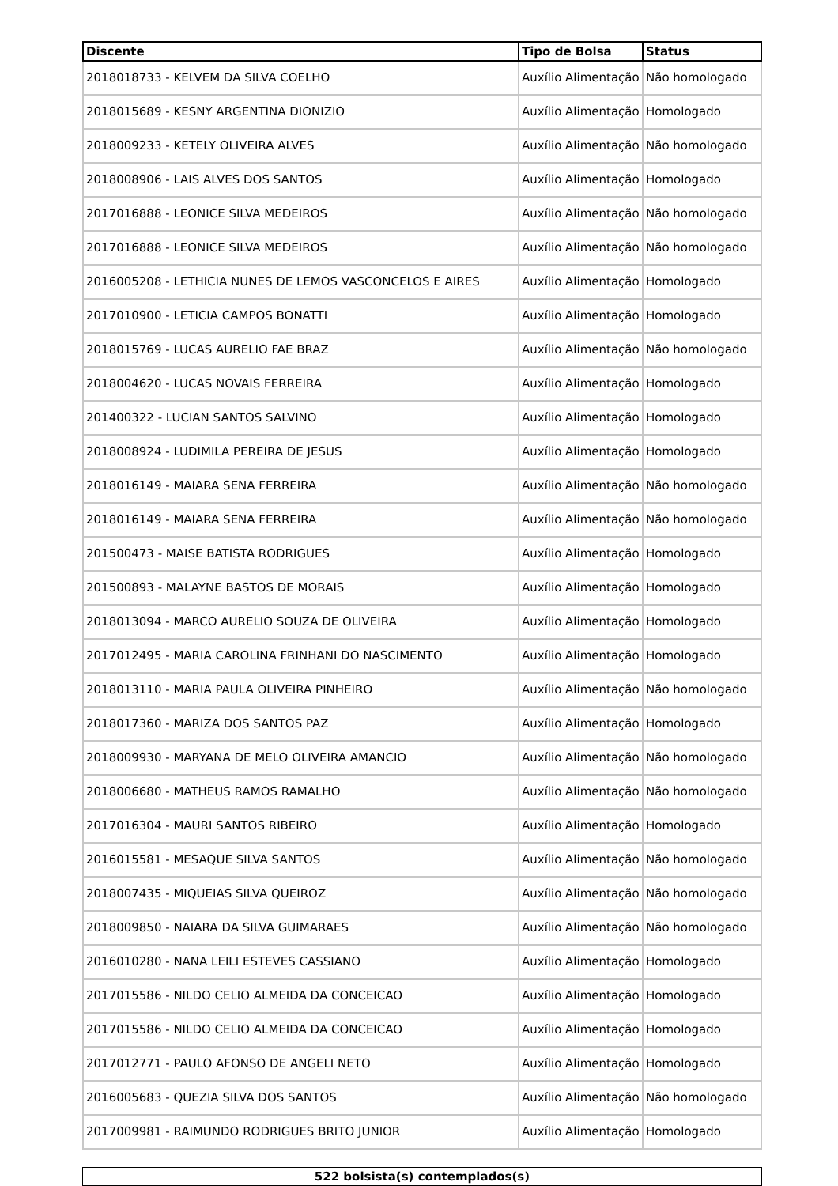| Discente | Tipo de Bolsa | Status |
| --- | --- | --- |
| 2018018733 - KELVEM DA SILVA COELHO | Auxílio Alimentação | Não homologado |
| 2018015689 - KESNY ARGENTINA DIONIZIO | Auxílio Alimentação | Homologado |
| 2018009233 - KETELY OLIVEIRA ALVES | Auxílio Alimentação | Não homologado |
| 2018008906 - LAIS ALVES DOS SANTOS | Auxílio Alimentação | Homologado |
| 2017016888 - LEONICE SILVA MEDEIROS | Auxílio Alimentação | Não homologado |
| 2017016888 - LEONICE SILVA MEDEIROS | Auxílio Alimentação | Não homologado |
| 2016005208 - LETHICIA NUNES DE LEMOS VASCONCELOS E AIRES | Auxílio Alimentação | Homologado |
| 2017010900 - LETICIA CAMPOS BONATTI | Auxílio Alimentação | Homologado |
| 2018015769 - LUCAS AURELIO FAE BRAZ | Auxílio Alimentação | Não homologado |
| 2018004620 - LUCAS NOVAIS FERREIRA | Auxílio Alimentação | Homologado |
| 201400322 - LUCIAN SANTOS SALVINO | Auxílio Alimentação | Homologado |
| 2018008924 - LUDIMILA PEREIRA DE JESUS | Auxílio Alimentação | Homologado |
| 2018016149 - MAIARA SENA FERREIRA | Auxílio Alimentação | Não homologado |
| 2018016149 - MAIARA SENA FERREIRA | Auxílio Alimentação | Não homologado |
| 201500473 - MAISE BATISTA RODRIGUES | Auxílio Alimentação | Homologado |
| 201500893 - MALAYNE BASTOS DE MORAIS | Auxílio Alimentação | Homologado |
| 2018013094 - MARCO AURELIO SOUZA DE OLIVEIRA | Auxílio Alimentação | Homologado |
| 2017012495 - MARIA CAROLINA FRINHANI DO NASCIMENTO | Auxílio Alimentação | Homologado |
| 2018013110 - MARIA PAULA OLIVEIRA PINHEIRO | Auxílio Alimentação | Não homologado |
| 2018017360 - MARIZA DOS SANTOS PAZ | Auxílio Alimentação | Homologado |
| 2018009930 - MARYANA DE MELO OLIVEIRA AMANCIO | Auxílio Alimentação | Não homologado |
| 2018006680 - MATHEUS RAMOS RAMALHO | Auxílio Alimentação | Não homologado |
| 2017016304 - MAURI SANTOS RIBEIRO | Auxílio Alimentação | Homologado |
| 2016015581 - MESAQUE SILVA SANTOS | Auxílio Alimentação | Não homologado |
| 2018007435 - MIQUEIAS SILVA QUEIROZ | Auxílio Alimentação | Não homologado |
| 2018009850 - NAIARA DA SILVA GUIMARAES | Auxílio Alimentação | Não homologado |
| 2016010280 - NANA LEILI ESTEVES CASSIANO | Auxílio Alimentação | Homologado |
| 2017015586 - NILDO CELIO ALMEIDA DA CONCEICAO | Auxílio Alimentação | Homologado |
| 2017015586 - NILDO CELIO ALMEIDA DA CONCEICAO | Auxílio Alimentação | Homologado |
| 2017012771 - PAULO AFONSO DE ANGELI NETO | Auxílio Alimentação | Homologado |
| 2016005683 - QUEZIA SILVA DOS SANTOS | Auxílio Alimentação | Não homologado |
| 2017009981 - RAIMUNDO RODRIGUES BRITO JUNIOR | Auxílio Alimentação | Homologado |
522 bolsista(s) contemplados(s)